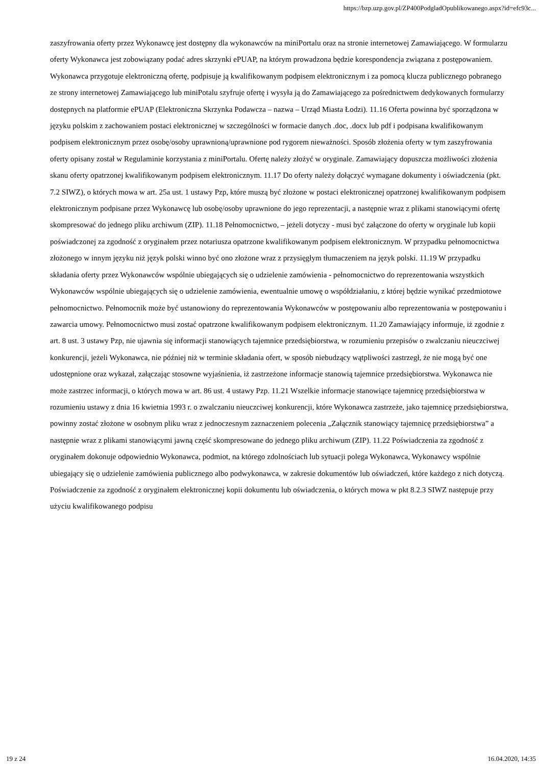https://bzp.uzp.gov.pl/ZP400PodgladOpublikowanego.aspx?id=efc93c...
zaszyfrowania oferty przez Wykonawcę jest dostępny dla wykonawców na miniPortalu oraz na stronie internetowej Zamawiającego. W formularzu oferty Wykonawca jest zobowiązany podać adres skrzynki ePUAP, na którym prowadzona będzie korespondencja związana z postępowaniem. Wykonawca przygotuje elektroniczną ofertę, podpisuje ją kwalifikowanym podpisem elektronicznym i za pomocą klucza publicznego pobranego ze strony internetowej Zamawiającego lub miniPotalu szyfruje ofertę i wysyła ją do Zamawiającego za pośrednictwem dedykowanych formularzy dostępnych na platformie ePUAP (Elektroniczna Skrzynka Podawcza – nazwa – Urząd Miasta Łodzi). 11.16 Oferta powinna być sporządzona w języku polskim z zachowaniem postaci elektronicznej w szczególności w formacie danych .doc, .docx lub pdf i podpisana kwalifikowanym podpisem elektronicznym przez osobę/osoby uprawnioną/uprawnione pod rygorem nieważności. Sposób złożenia oferty w tym zaszyfrowania oferty opisany został w Regulaminie korzystania z miniPortalu. Ofertę należy złożyć w oryginale. Zamawiający dopuszcza możliwości złożenia skanu oferty opatrzonej kwalifikowanym podpisem elektronicznym. 11.17 Do oferty należy dołączyć wymagane dokumenty i oświadczenia (pkt. 7.2 SIWZ), o których mowa w art. 25a ust. 1 ustawy Pzp, które muszą być złożone w postaci elektronicznej opatrzonej kwalifikowanym podpisem elektronicznym podpisane przez Wykonawcę lub osobę/osoby uprawnione do jego reprezentacji, a następnie wraz z plikami stanowiącymi ofertę skompresować do jednego pliku archiwum (ZIP). 11.18 Pełnomocnictwo, – jeżeli dotyczy - musi być załączone do oferty w oryginale lub kopii poświadczonej za zgodność z oryginałem przez notariusza opatrzone kwalifikowanym podpisem elektronicznym. W przypadku pełnomocnictwa złożonego w innym języku niż język polski winno być ono złożone wraz z przysięgłym tłumaczeniem na język polski. 11.19 W przypadku składania oferty przez Wykonawców wspólnie ubiegających się o udzielenie zamówienia - pełnomocnictwo do reprezentowania wszystkich Wykonawców wspólnie ubiegających się o udzielenie zamówienia, ewentualnie umowę o współdziałaniu, z której będzie wynikać przedmiotowe pełnomocnictwo. Pełnomocnik może być ustanowiony do reprezentowania Wykonawców w postępowaniu albo reprezentowania w postępowaniu i zawarcia umowy. Pełnomocnictwo musi zostać opatrzone kwalifikowanym podpisem elektronicznym. 11.20 Zamawiający informuje, iż zgodnie z art. 8 ust. 3 ustawy Pzp, nie ujawnia się informacji stanowiących tajemnice przedsiębiorstwa, w rozumieniu przepisów o zwalczaniu nieuczciwej konkurencji, jeżeli Wykonawca, nie później niż w terminie składania ofert, w sposób niebudzący wątpliwości zastrzegł, że nie mogą być one udostępnione oraz wykazał, załączając stosowne wyjaśnienia, iż zastrzeżone informacje stanowią tajemnice przedsiębiorstwa. Wykonawca nie może zastrzec informacji, o których mowa w art. 86 ust. 4 ustawy Pzp. 11.21 Wszelkie informacje stanowiące tajemnicę przedsiębiorstwa w rozumieniu ustawy z dnia 16 kwietnia 1993 r. o zwalczaniu nieuczciwej konkurencji, które Wykonawca zastrzeże, jako tajemnicę przedsiębiorstwa, powinny zostać złożone w osobnym pliku wraz z jednoczesnym zaznaczeniem polecenia „Załącznik stanowiący tajemnicę przedsiębiorstwa” a następnie wraz z plikami stanowiącymi jawną część skompresowane do jednego pliku archiwum (ZIP). 11.22 Poświadczenia za zgodność z oryginałem dokonuje odpowiednio Wykonawca, podmiot, na którego zdolnościach lub sytuacji polega Wykonawca, Wykonawcy wspólnie ubiegający się o udzielenie zamówienia publicznego albo podwykonawca, w zakresie dokumentów lub oświadczeń, które każdego z nich dotyczą. Poświadczenie za zgodność z oryginałem elektronicznej kopii dokumentu lub oświadczenia, o których mowa w pkt 8.2.3 SIWZ następuje przy użyciu kwalifikowanego podpisu
19 z 24 16.04.2020, 14:35